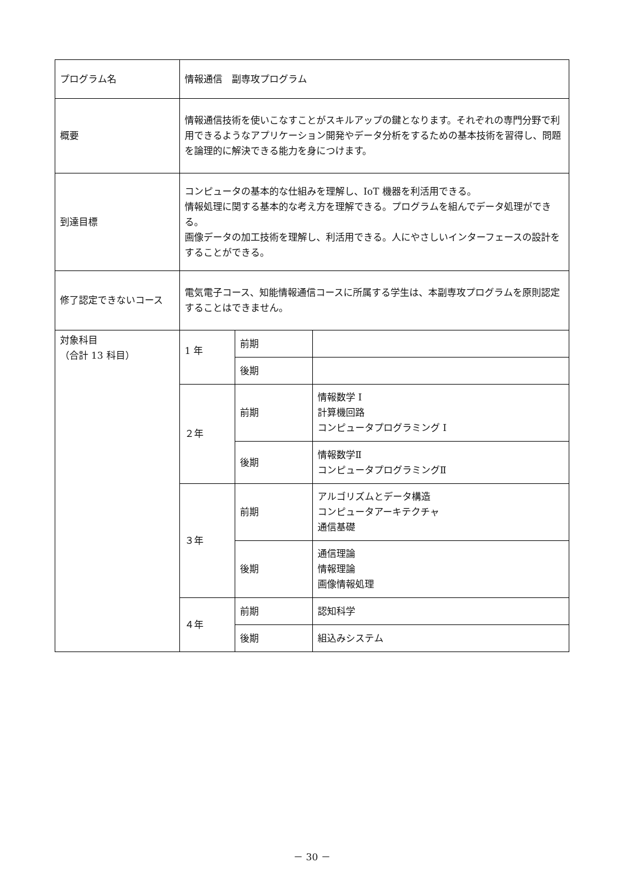| プログラム名 | 情報通信 副専攻プログラム | | |
| 概要 | 情報通信技術を使いこなすことがスキルアップの鍵となります。それぞれの専門分野で利用できるようなアプリケーション開発やデータ分析をするための基本技術を習得し、問題を論理的に解決できる能力を身につけます。 | | |
| 到達目標 | コンピュータの基本的な仕組みを理解し、IoT 機器を利活用できる。 情報処理に関する基本的な考え方を理解できる。プログラムを組んでデータ処理ができる。 画像データの加工技術を理解し、利活用できる。人にやさしいインターフェースの設計をすることができる。 | | |
| 修了認定できないコース | 電気電子コース、知能情報通信コースに所属する学生は、本副専攻プログラムを原則認定することはできません。 | | |
| 対象科目 （合計 13 科目） | 1 年 | 前期 | |
| | | 後期 | |
| | ２年 | 前期 | 情報数学 I 計算機回路 コンピュータプログラミング I |
| | | 後期 | 情報数学Ⅱ コンピュータプログラミングⅡ |
| | ３年 | 前期 | アルゴリズムとデータ構造 コンピュータアーキテクチャ 通信基礎 |
| | | 後期 | 通信理論 情報理論 画像情報処理 |
| | ４年 | 前期 | 認知科学 |
| | | 後期 | 組込みシステム |
－ 30 －